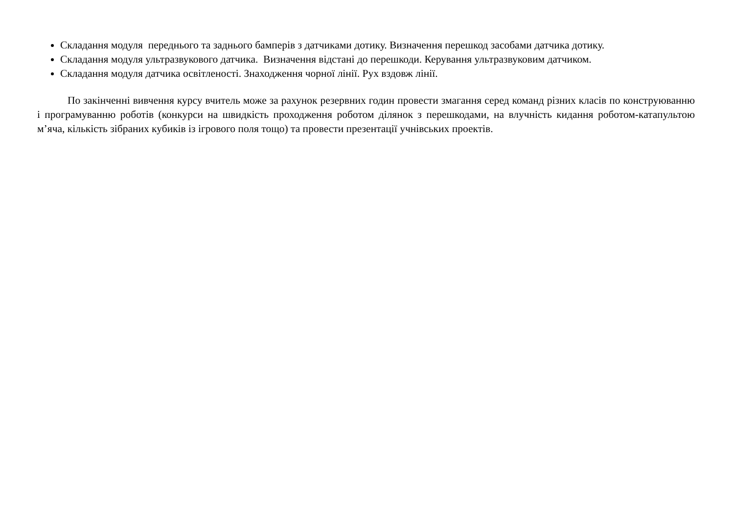Складання модуля переднього та заднього бамперів з датчиками дотику. Визначення перешкод засобами датчика дотику.
Складання модуля ультразвукового датчика. Визначення відстані до перешкоди. Керування ультразвуковим датчиком.
Складання модуля датчика освітленості. Знаходження чорної лінії. Рух вздовж лінії.
По закінченні вивчення курсу вчитель може за рахунок резервних годин провести змагання серед команд різних класів по конструюванню і програмуванню роботів (конкурси на швидкість проходження роботом ділянок з перешкодами, на влучність кидання роботом-катапультою м’яча, кількість зібраних кубиків із ігрового поля тощо) та провести презентації учнівських проектів.